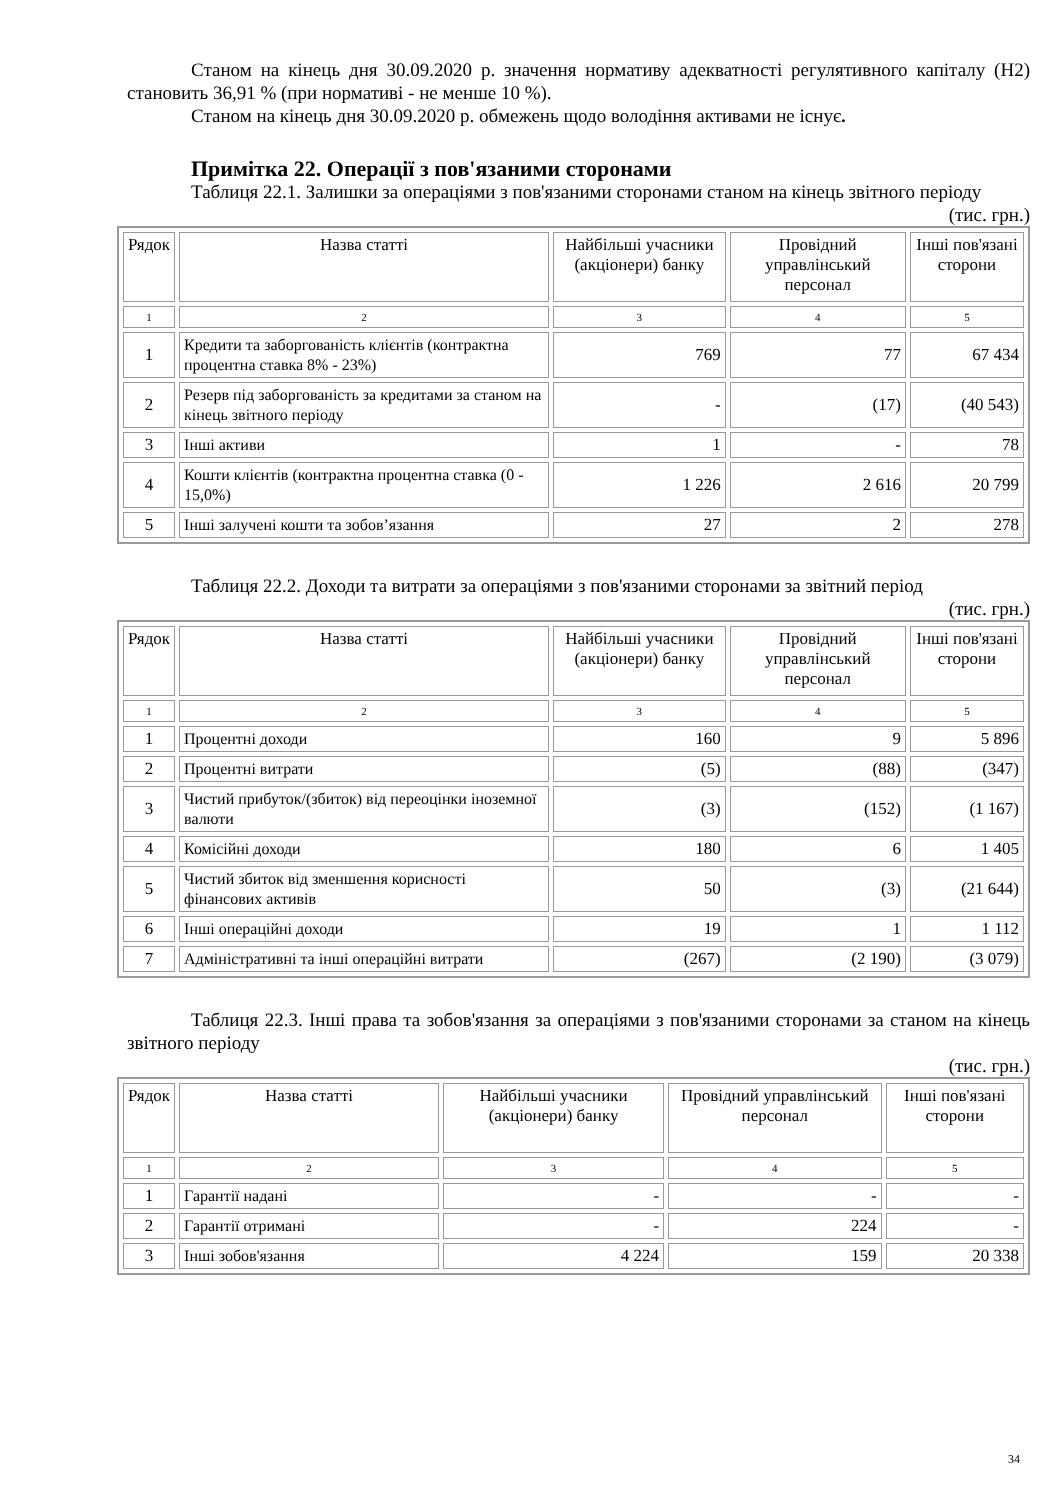Станом на кінець дня 30.09.2020 р. значення нормативу адекватності регулятивного капіталу (Н2) становить 36,91 % (при нормативі - не менше 10 %).
Станом на кінець дня 30.09.2020 р. обмежень щодо володіння активами не існує.
Примітка 22. Операції з пов'язаними сторонами
Таблиця 22.1. Залишки за операціями з пов'язаними сторонами станом на кінець звітного періоду
(тис. грн.)
| Рядок | Назва статті | Найбільші учасники (акціонери) банку | Провідний управлінський персонал | Інші пов'язані сторони |
| 1 | 2 | 3 | 4 | 5 |
| 1 | Кредити та заборгованість клієнтів (контрактна процентна ставка 8% - 23%) | 769 | 77 | 67 434 |
| 2 | Резерв під заборгованість за кредитами за станом на кінець звітного періоду | - | (17) | (40 543) |
| 3 | Інші активи | 1 | - | 78 |
| 4 | Кошти клієнтів (контрактна процентна ставка (0 - 15,0%) | 1 226 | 2 616 | 20 799 |
| 5 | Інші залучені кошти та зобов’язання | 27 | 2 | 278 |
Таблиця 22.2. Доходи та витрати за операціями з пов'язаними сторонами за звітний період
(тис. грн.)
| Рядок | Назва статті | Найбільші учасники (акціонери) банку | Провідний управлінський персонал | Інші пов'язані сторони |
| 1 | 2 | 3 | 4 | 5 |
| 1 | Процентні доходи | 160 | 9 | 5 896 |
| 2 | Процентні витрати | (5) | (88) | (347) |
| 3 | Чистий прибуток/(збиток) від переоцінки іноземної валюти | (3) | (152) | (1 167) |
| 4 | Комісійні доходи | 180 | 6 | 1 405 |
| 5 | Чистий збиток від зменшення корисності фінансових активів | 50 | (3) | (21 644) |
| 6 | Інші операційні доходи | 19 | 1 | 1 112 |
| 7 | Адміністративні та інші операційні витрати | (267) | (2 190) | (3 079) |
Таблиця 22.3. Інші права та зобов'язання за операціями з пов'язаними сторонами за станом на кінець звітного періоду
(тис. грн.)
| Рядок | Назва статті | Найбільші учасники (акціонери) банку | Провідний управлінський персонал | Інші пов'язані сторони |
| 1 | 2 | 3 | 4 | 5 |
| 1 | Гарантії надані | - | - | - |
| 2 | Гарантії отримані | - | 224 | - |
| 3 | Інші зобов'язання | 4 224 | 159 | 20 338 |
34